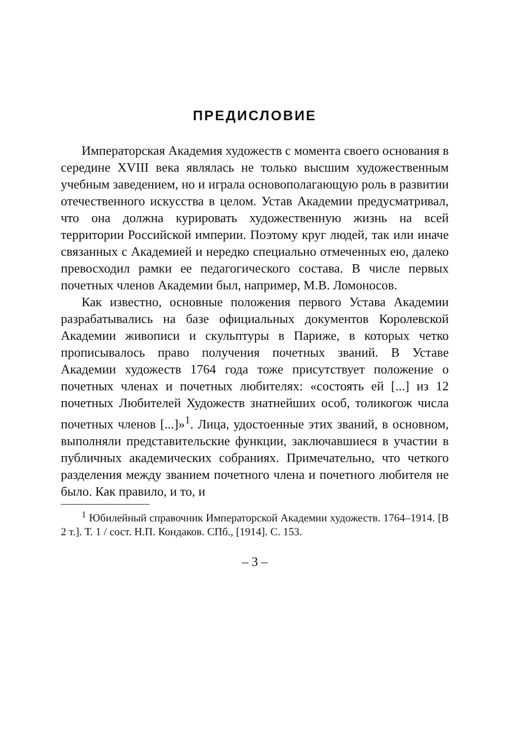ПРЕДИСЛОВИЕ
Императорская Академия художеств с момента своего основания в середине XVIII века являлась не только высшим художественным учебным заведением, но и играла основополагающую роль в развитии отечественного искусства в целом. Устав Академии предусматривал, что она должна курировать художественную жизнь на всей территории Российской империи. Поэтому круг людей, так или иначе связанных с Академией и нередко специально отмеченных ею, далеко превосходил рамки ее педагогического состава. В числе первых почетных членов Академии был, например, М.В. Ломоносов.
Как известно, основные положения первого Устава Академии разрабатывались на базе официальных документов Королевской Академии живописи и скульптуры в Париже, в которых четко прописывалось право получения почетных званий. В Уставе Академии художеств 1764 года тоже присутствует положение о почетных членах и почетных любителях: «состоять ей [...] из 12 почетных Любителей Художеств знатнейших особ, толикогож числа почетных членов [...]»<sup>1</sup>. Лица, удостоенные этих званий, в основном, выполняли представительские функции, заключавшиеся в участии в публичных академических собраниях. Примечательно, что четкого разделения между званием почетного члена и почетного любителя не было. Как правило, и то, и
<sup>1</sup> Юбилейный справочник Императорской Академии художеств. 1764–1914. [В 2 т.]. Т. 1 / сост. Н.П. Кондаков. СПб., [1914]. С. 153.
– 3 –